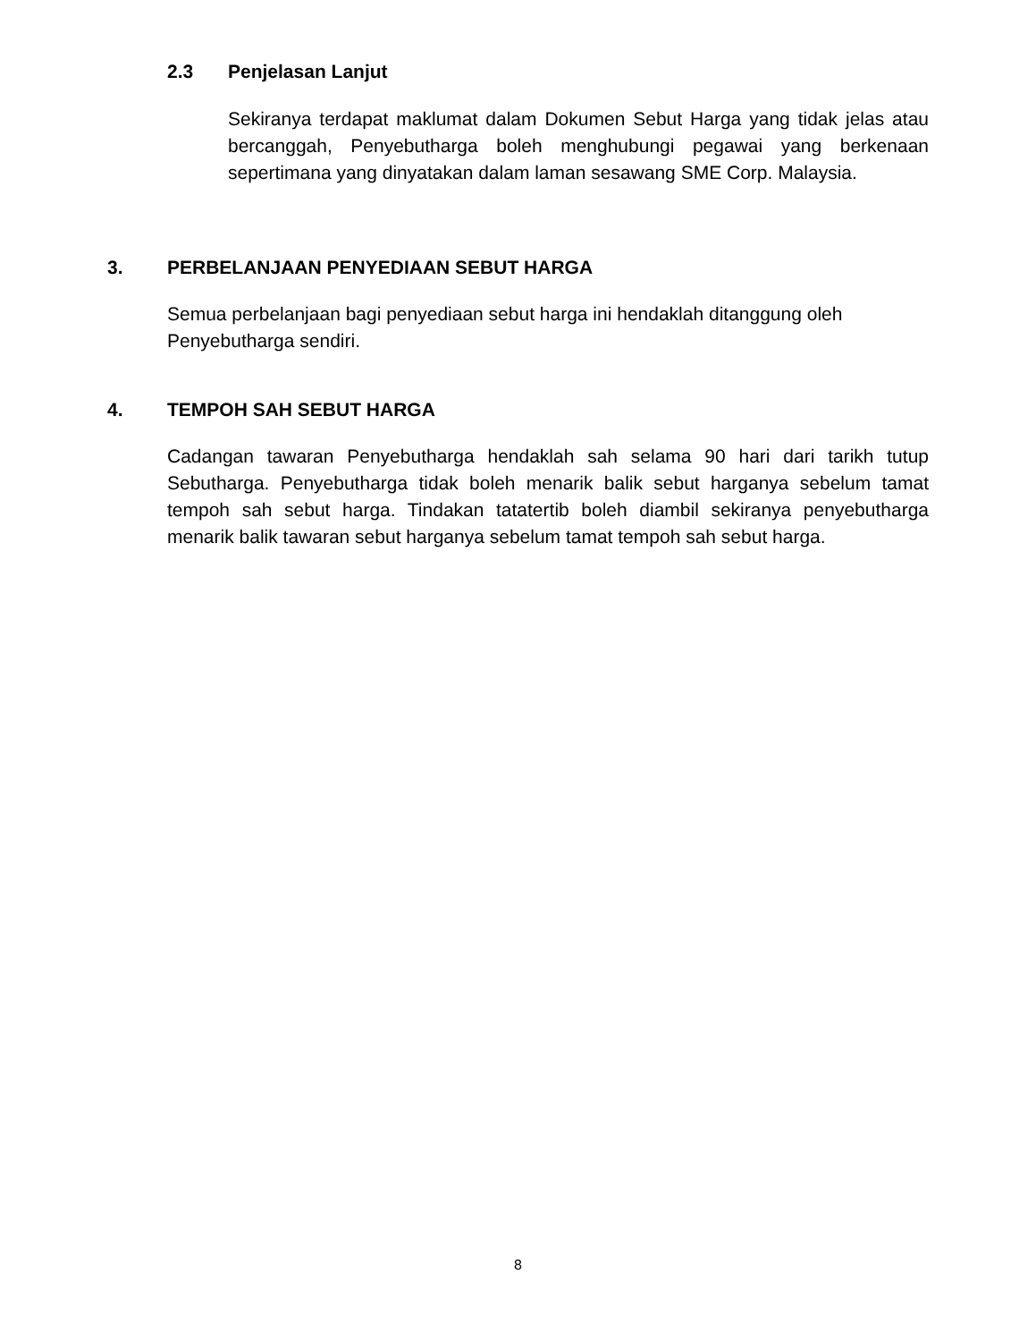2.3 Penjelasan Lanjut
Sekiranya terdapat maklumat dalam Dokumen Sebut Harga yang tidak jelas atau bercanggah, Penyebutharga boleh menghubungi pegawai yang berkenaan sepertimana yang dinyatakan dalam laman sesawang SME Corp. Malaysia.
3. PERBELANJAAN PENYEDIAAN SEBUT HARGA
Semua perbelanjaan bagi penyediaan sebut harga ini hendaklah ditanggung oleh Penyebutharga sendiri.
4. TEMPOH SAH SEBUT HARGA
Cadangan tawaran Penyebutharga hendaklah sah selama 90 hari dari tarikh tutup Sebutharga. Penyebutharga tidak boleh menarik balik sebut harganya sebelum tamat tempoh sah sebut harga. Tindakan tatatertib boleh diambil sekiranya penyebutharga menarik balik tawaran sebut harganya sebelum tamat tempoh sah sebut harga.
8